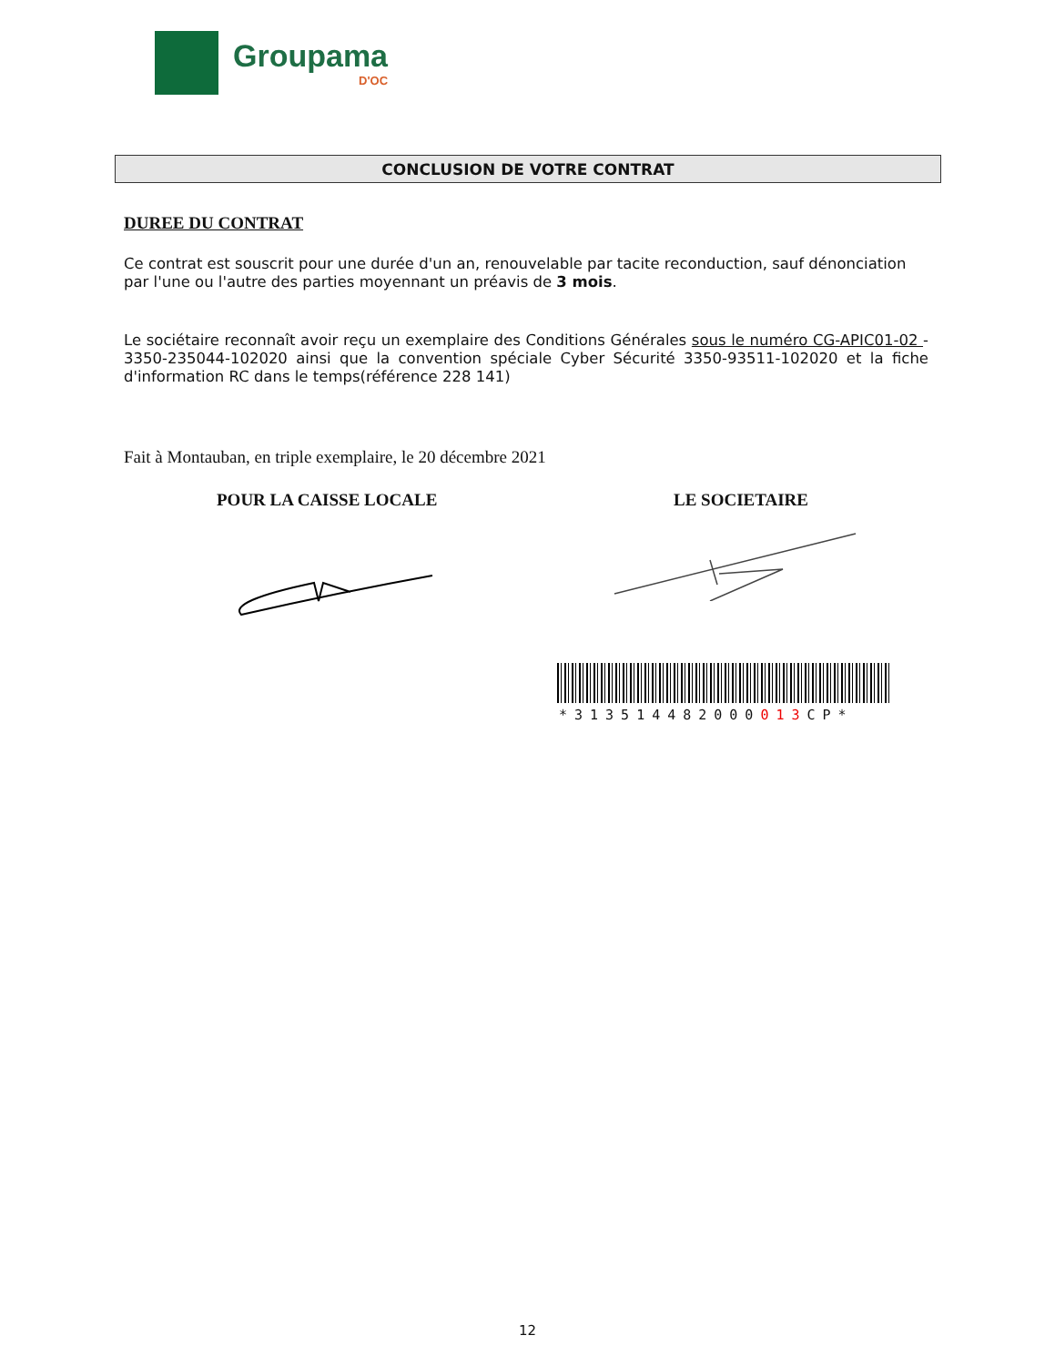Groupama
D'OC
CONCLUSION DE VOTRE CONTRAT
DUREE DU CONTRAT
Ce contrat est souscrit pour une durée d'un an, renouvelable par tacite reconduction, sauf dénonciation par l'une ou l'autre des parties moyennant un préavis de 3 mois.
Le sociétaire reconnaît avoir reçu un exemplaire des Conditions Générales sous le numéro CG-APIC01-02 - 3350-235044-102020 ainsi que la convention spéciale Cyber Sécurité 3350-93511-102020 et la fiche d'information RC dans le temps(référence 228 141)
Fait à Montauban, en triple exemplaire, le 20 décembre 2021
POUR LA CAISSE LOCALE LE SOCIETAIRE
*313514482000013 CP*
12